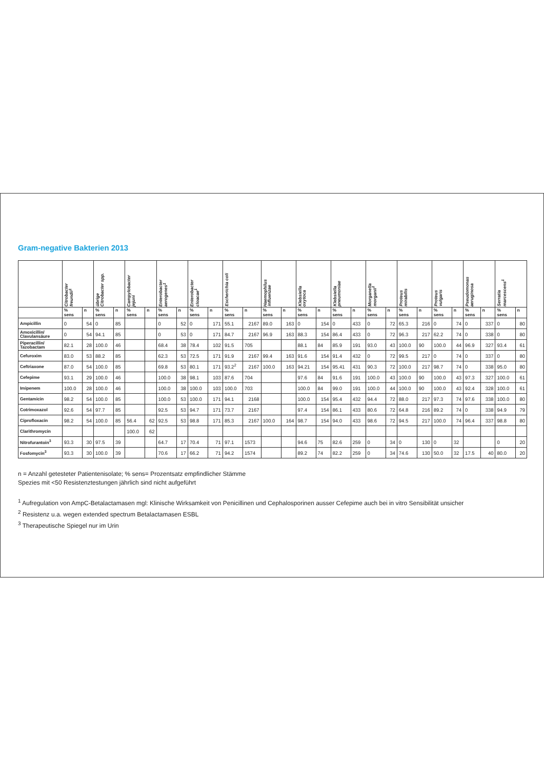Gram-negative Bakterien 2013
| | Citrobacter freundii<sup>1</sup> | | übrige Citrobacter spp. | | Campylobacter jejuni | | Enterobacter aerogenes<sup>1</sup> | | Enterobacter cloacae<sup>1</sup> | | Escherichia coli | | Haemophilus influenzae | | Klebsiella oxytoca | | Klebsiella pneumoniae | | Morganella morganii<sup>1</sup> | | Proteus mirabilis | | Proteus vulgaris | | Pseudomonas aeruginosa | | Serratia marcescens<sup>1</sup> | |
| --- | --- | --- | --- | --- | --- | --- | --- | --- | --- | --- | --- | --- | --- | --- | --- | --- | --- | --- | --- | --- | --- | --- | --- | --- | --- | --- | --- | --- |
| | % sens | n | % sens | n | % sens | n | % sens | n | % sens | n | % sens | n | % sens | n | % sens | n | % sens | n | % sens | n | % sens | n | % sens | n | % sens | n | % sens | n |
| Ampicillin | 0 | 54 | 0 | 85 | | | 0 | 52 | 0 | 171 | 55.1 | 2167 | 89.0 | 163 | 0 | 154 | 0 | 433 | 0 | 72 | 65.3 | 216 | 0 | 74 | 0 | 337 | 0 | 80 |
| Amoxicillin/ Clavulansäure | 0 | 54 | 94.1 | 85 | | | 0 | 53 | 0 | 171 | 84.7 | 2167 | 96.9 | 163 | 88.3 | 154 | 86.4 | 433 | 0 | 72 | 96.3 | 217 | 62.2 | 74 | 0 | 338 | 0 | 80 |
| Piperacillin/ Tazobactam | 82.1 | 28 | 100.0 | 46 | | | 68.4 | 38 | 78.4 | 102 | 91.5 | 705 | | | 88.1 | 84 | 85.9 | 191 | 93.0 | 43 | 100.0 | 90 | 100.0 | 44 | 96.9 | 327 | 93.4 | 61 |
| Cefuroxim | 83.0 | 53 | 88.2 | 85 | | | 62.3 | 53 | 72.5 | 171 | 91.9 | 2167 | 99.4 | 163 | 91.6 | 154 | 91.4 | 432 | 0 | 72 | 99.5 | 217 | 0 | 74 | 0 | 337 | 0 | 80 |
| Ceftriaxone | 87.0 | 54 | 100.0 | 85 | | | 69.8 | 53 | 80.1 | 171 | 93.2<sup>2</sup> | 2167 | 100.0 | 163 | 94.21 | 154 | 95.41 | 431 | 90.3 | 72 | 100.0 | 217 | 98.7 | 74 | 0 | 338 | 95.0 | 80 |
| Cefepime | 93.1 | 29 | 100.0 | 46 | | | 100.0 | 38 | 98.1 | 103 | 87.6 | 704 | | | 97.6 | 84 | 91.6 | 191 | 100.0 | 43 | 100.0 | 90 | 100.0 | 43 | 97.3 | 327 | 100.0 | 61 |
| Imipenem | 100.0 | 28 | 100.0 | 46 | | | 100.0 | 38 | 100.0 | 103 | 100.0 | 703 | | | 100.0 | 84 | 99.0 | 191 | 100.0 | 44 | 100.0 | 90 | 100.0 | 43 | 92.4 | 328 | 100.0 | 61 |
| Gentamicin | 98.2 | 54 | 100.0 | 85 | | | 100.0 | 53 | 100.0 | 171 | 94.1 | 2168 | | | 100.0 | 154 | 95.4 | 432 | 94.4 | 72 | 88.0 | 217 | 97.3 | 74 | 97.6 | 338 | 100.0 | 80 |
| Cotrimoxazol | 92.6 | 54 | 97.7 | 85 | | | 92.5 | 53 | 94.7 | 171 | 73.7 | 2167 | | | 97.4 | 154 | 86.1 | 433 | 80.6 | 72 | 64.8 | 216 | 89.2 | 74 | 0 | 338 | 94.9 | 79 |
| Ciprofloxacin | 98.2 | 54 | 100.0 | 85 | 56.4 | 62 | 92.5 | 53 | 98.8 | 171 | 85.3 | 2167 | 100.0 | 164 | 98.7 | 154 | 94.0 | 433 | 98.6 | 72 | 94.5 | 217 | 100.0 | 74 | 96.4 | 337 | 98.8 | 80 |
| Clarithromycin | | | | | 100.0 | 62 | | | | | | | | | | | | | | | | | | | | | | |
| Nitrofurantoin<sup>3</sup> | 93.3 | 30 | 97.5 | 39 | | | 64.7 | 17 | 70.4 | 71 | 97.1 | 1573 | | | 94.6 | 75 | 82.6 | 259 | 0 | 34 | 0 | 130 | 0 | 32 | | | 0 | 20 |
| Fosfomycin<sup>3</sup> | 93.3 | 30 | 100.0 | 39 | | | 70.6 | 17 | 66.2 | 71 | 94.2 | 1574 | | | 89.2 | 74 | 82.2 | 259 | 0 | 34 | 74.6 | 130 | 50.0 | 32 | 17.5 | 40 | 80.0 | 20 |
n = Anzahl getesteter Patientenisolate; % sens= Prozentsatz empfindlicher Stämme
Spezies mit <50 Resistenztestungen jährlich sind nicht aufgeführt
<sup>1</sup> Aufregulation von AmpC-Betalactamasen mgl: Klinische Wirksamkeit von Penicillinen und Cephalosporinen ausser Cefepime auch bei in vitro Sensibilität unsicher
<sup>2</sup> Resistenz u.a. wegen extended spectrum Betalactamasen ESBL
<sup>3</sup> Therapeutische Spiegel nur im Urin